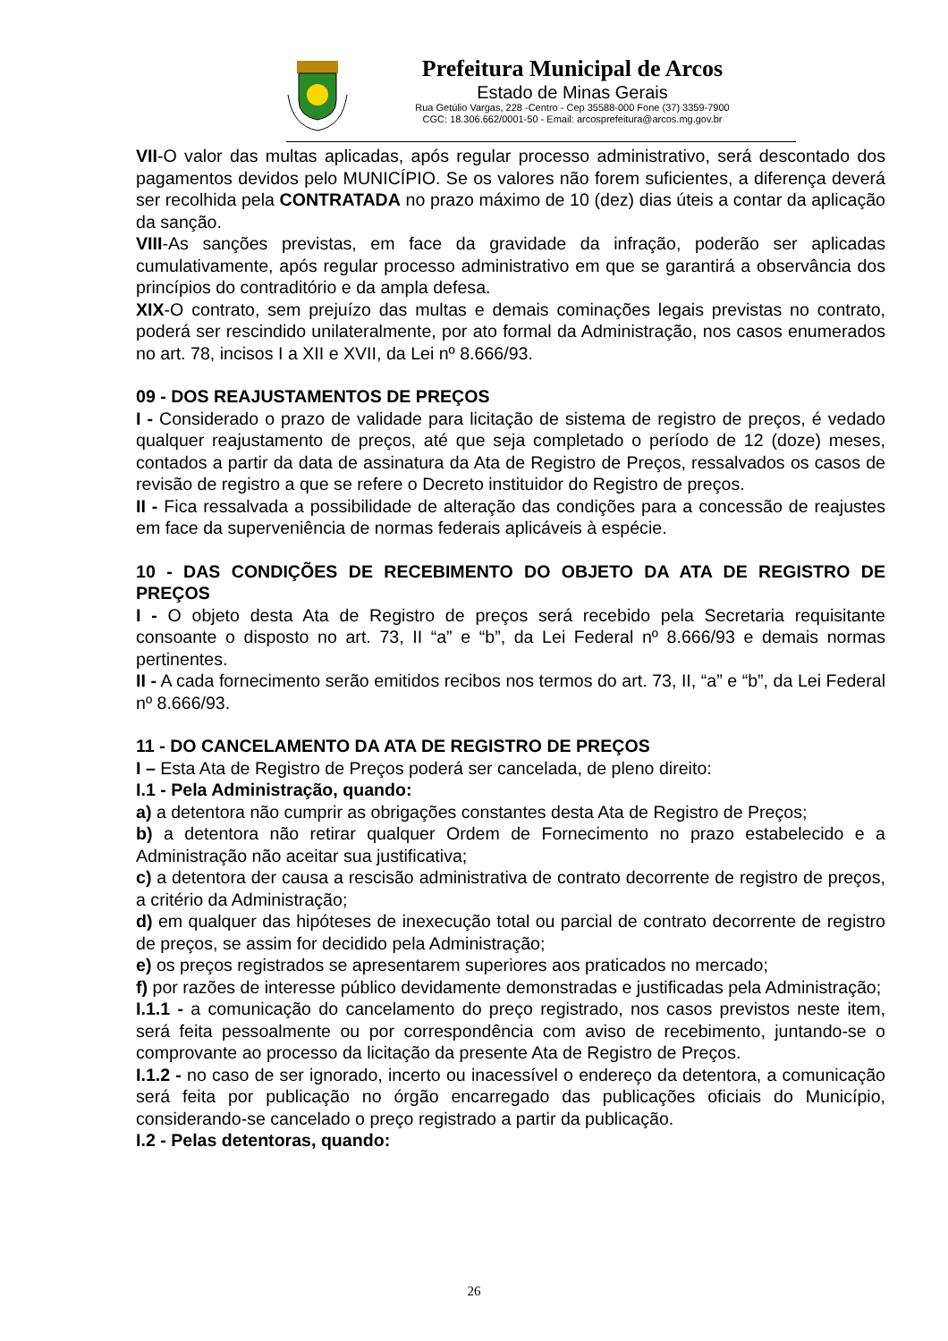Prefeitura Municipal de Arcos
Estado de Minas Gerais
Rua Getúlio Vargas, 228 -Centro - Cep 35588-000 Fone (37) 3359-7900
CGC: 18.306.662/0001-50 - Email: arcosprefeitura@arcos.mg.gov.br
VII-O valor das multas aplicadas, após regular processo administrativo, será descontado dos pagamentos devidos pelo MUNICÍPIO. Se os valores não forem suficientes, a diferença deverá ser recolhida pela CONTRATADA no prazo máximo de 10 (dez) dias úteis a contar da aplicação da sanção.
VIII-As sanções previstas, em face da gravidade da infração, poderão ser aplicadas cumulativamente, após regular processo administrativo em que se garantirá a observância dos princípios do contraditório e da ampla defesa.
XIX-O contrato, sem prejuízo das multas e demais cominações legais previstas no contrato, poderá ser rescindido unilateralmente, por ato formal da Administração, nos casos enumerados no art. 78, incisos I a XII e XVII, da Lei nº 8.666/93.
09 - DOS REAJUSTAMENTOS DE PREÇOS
I - Considerado o prazo de validade para licitação de sistema de registro de preços, é vedado qualquer reajustamento de preços, até que seja completado o período de 12 (doze) meses, contados a partir da data de assinatura da Ata de Registro de Preços, ressalvados os casos de revisão de registro a que se refere o Decreto instituidor do Registro de preços.
II - Fica ressalvada a possibilidade de alteração das condições para a concessão de reajustes em face da superveniência de normas federais aplicáveis à espécie.
10 - DAS CONDIÇÕES DE RECEBIMENTO DO OBJETO DA ATA DE REGISTRO DE PREÇOS
I - O objeto desta Ata de Registro de preços será recebido pela Secretaria requisitante consoante o disposto no art. 73, II “a” e “b”, da Lei Federal nº 8.666/93 e demais normas pertinentes.
II - A cada fornecimento serão emitidos recibos nos termos do art. 73, II, “a” e “b”, da Lei Federal nº 8.666/93.
11 - DO CANCELAMENTO DA ATA DE REGISTRO DE PREÇOS
I – Esta Ata de Registro de Preços poderá ser cancelada, de pleno direito:
I.1 - Pela Administração, quando:
a) a detentora não cumprir as obrigações constantes desta Ata de Registro de Preços;
b) a detentora não retirar qualquer Ordem de Fornecimento no prazo estabelecido e a Administração não aceitar sua justificativa;
c) a detentora der causa a rescisão administrativa de contrato decorrente de registro de preços, a critério da Administração;
d) em qualquer das hipóteses de inexecução total ou parcial de contrato decorrente de registro de preços, se assim for decidido pela Administração;
e) os preços registrados se apresentarem superiores aos praticados no mercado;
f) por razões de interesse público devidamente demonstradas e justificadas pela Administração;
I.1.1 - a comunicação do cancelamento do preço registrado, nos casos previstos neste item, será feita pessoalmente ou por correspondência com aviso de recebimento, juntando-se o comprovante ao processo da licitação da presente Ata de Registro de Preços.
I.1.2 - no caso de ser ignorado, incerto ou inacessível o endereço da detentora, a comunicação será feita por publicação no órgão encarregado das publicações oficiais do Município, considerando-se cancelado o preço registrado a partir da publicação.
I.2 - Pelas detentoras, quando:
26